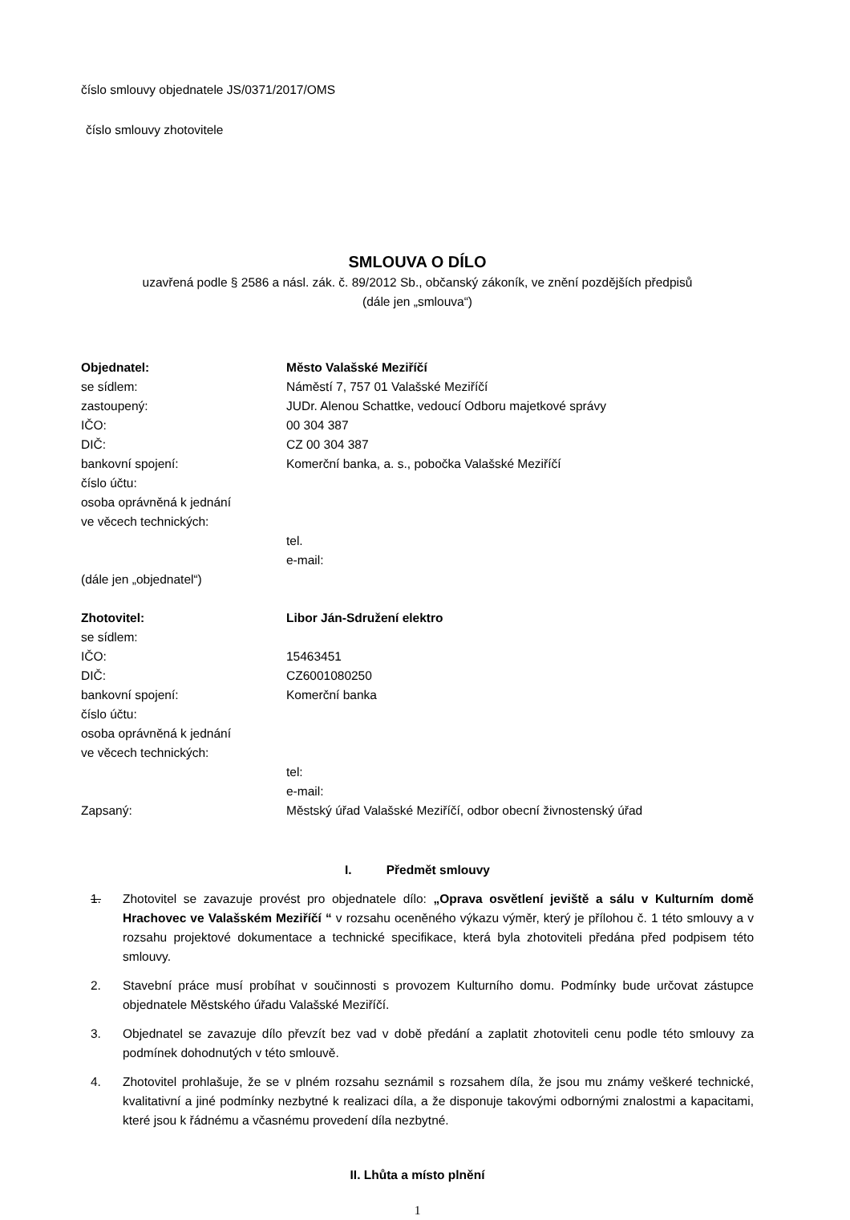číslo smlouvy objednatele JS/0371/2017/OMS
číslo smlouvy zhotovitele
SMLOUVA O DÍLO
uzavřená podle § 2586 a násl. zák. č. 89/2012 Sb., občanský zákoník, ve znění pozdějších předpisů
(dále jen „smlouva“)
Objednatel: Město Valašské Meziříčí
se sídlem: Náměstí 7, 757 01 Valašské Meziříčí
zastoupený: JUDr. Alenou Schattke, vedoucí Odboru majetkové správy
IČO: 00 304 387
DIČ: CZ 00 304 387
bankovní spojení: Komerční banka, a. s., pobočka Valašské Meziříčí
číslo účtu:
osoba oprávněná k jednání
ve věcech technických:
tel.
e-mail:
(dále jen „objednatel“)
Zhotovitel: Libor Ján-Sdružení elektro
se sídlem:
IČO: 15463451
DIČ: CZ6001080250
bankovní spojení: Komerční banka
číslo účtu:
osoba oprávněná k jednání
ve věcech technických:
tel:
e-mail:
Zapsaný: Městský úřad Valašské Meziříčí, odbor obecní živnostenský úřad
I. Předmět smlouvy
1. Zhotovitel se zavazuje provést pro objednatele dílo: „Oprava osvětlení jeviště a sálu v Kulturním domě Hrachovec ve Valašském Meziříčí “ v rozsahu oceněného výkazu výměr, který je přílohou č. 1 této smlouvy a v rozsahu projektové dokumentace a technické specifikace, která byla zhotoviteli předána před podpisem této smlouvy.
2. Stavební práce musí probíhat v součinnosti s provozem Kulturního domu. Podmínky bude určovat zástupce objednatele Městského úřadu Valašské Meziříčí.
3. Objednatel se zavazuje dílo převzít bez vad v době předání a zaplatit zhotoviteli cenu podle této smlouvy za podmínek dohodnutých v této smlouvě.
4. Zhotovitel prohlašuje, že se v plném rozsahu seznámil s rozsahem díla, že jsou mu známy veškeré technické, kvalitativní a jiné podmínky nezbytné k realizaci díla, a že disponuje takovými odbornými znalostmi a kapacitami, které jsou k řádnému a včasnému provedení díla nezbytné.
II. Lhůta a místo plnění
1